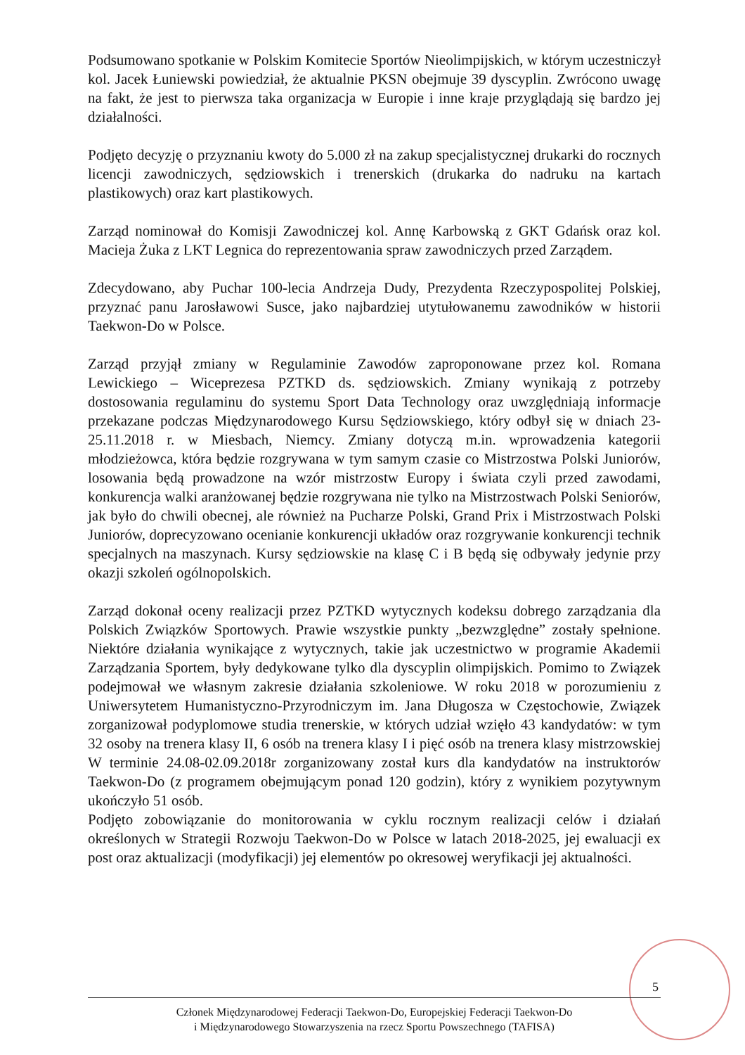Podsumowano spotkanie w Polskim Komitecie Sportów Nieolimpijskich, w którym uczestniczył kol. Jacek Łuniewski powiedział, że aktualnie PKSN obejmuje 39 dyscyplin. Zwrócono uwagę na fakt, że jest to pierwsza taka organizacja w Europie i inne kraje przyglądają się bardzo jej działalności.
Podjęto decyzję o przyznaniu kwoty do 5.000 zł na zakup specjalistycznej drukarki do rocznych licencji zawodniczych, sędziowskich i trenerskich (drukarka do nadruku na kartach plastikowych) oraz kart plastikowych.
Zarząd nominował do Komisji Zawodniczej kol. Annę Karbowską z GKT Gdańsk oraz kol. Macieja Żuka z LKT Legnica do reprezentowania spraw zawodniczych przed Zarządem.
Zdecydowano, aby Puchar 100-lecia Andrzeja Dudy, Prezydenta Rzeczypospolitej Polskiej, przyznać panu Jarosławowi Susce, jako najbardziej utytułowanemu zawodników w historii Taekwon-Do w Polsce.
Zarząd przyjął zmiany w Regulaminie Zawodów zaproponowane przez kol. Romana Lewickiego – Wiceprezesa PZTKD ds. sędziowskich. Zmiany wynikają z potrzeby dostosowania regulaminu do systemu Sport Data Technology oraz uwzględniają informacje przekazane podczas Międzynarodowego Kursu Sędziowskiego, który odbył się w dniach 23-25.11.2018 r. w Miesbach, Niemcy. Zmiany dotyczą m.in. wprowadzenia kategorii młodzieżowca, która będzie rozgrywana w tym samym czasie co Mistrzostwa Polski Juniorów, losowania będą prowadzone na wzór mistrzostw Europy i świata czyli przed zawodami, konkurencja walki aranżowanej będzie rozgrywana nie tylko na Mistrzostwach Polski Seniorów, jak było do chwili obecnej, ale również na Pucharze Polski, Grand Prix i Mistrzostwach Polski Juniorów, doprecyzowano ocenianie konkurencji układów oraz rozgrywanie konkurencji technik specjalnych na maszynach. Kursy sędziowskie na klasę C i B będą się odbywały jedynie przy okazji szkoleń ogólnopolskich.
Zarząd dokonał oceny realizacji przez PZTKD wytycznych kodeksu dobrego zarządzania dla Polskich Związków Sportowych. Prawie wszystkie punkty „bezwzględne” zostały spełnione. Niektóre działania wynikające z wytycznych, takie jak uczestnictwo w programie Akademii Zarządzania Sportem, były dedykowane tylko dla dyscyplin olimpijskich. Pomimo to Związek podejmował we własnym zakresie działania szkoleniowe. W roku 2018 w porozumieniu z Uniwersytetem Humanistyczno-Przyrodniczym im. Jana Długosza w Częstochowie, Związek zorganizował podyplomowe studia trenerskie, w których udział wzięło 43 kandydatów: w tym 32 osoby na trenera klasy II, 6 osób na trenera klasy I i pięć osób na trenera klasy mistrzowskiej W terminie 24.08-02.09.2018r zorganizowany został kurs dla kandydatów na instruktorów Taekwon-Do (z programem obejmującym ponad 120 godzin), który z wynikiem pozytywnym ukończyło 51 osób.
Podjęto zobowiązanie do monitorowania w cyklu rocznym realizacji celów i działań określonych w Strategii Rozwoju Taekwon-Do w Polsce w latach 2018-2025, jej ewaluacji ex post oraz aktualizacji (modyfikacji) jej elementów po okresowej weryfikacji jej aktualności.
5
Członek Międzynarodowej Federacji Taekwon-Do, Europejskiej Federacji Taekwon-Do
i Międzynarodowego Stowarzyszenia na rzecz Sportu Powszechnego (TAFISA)